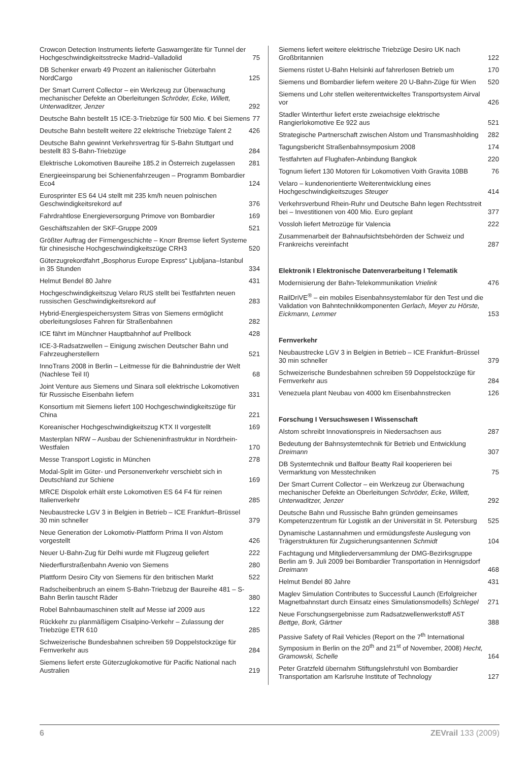Crowcon Detection Instruments lieferte Gaswarngeräte für Tunnel der Hochgeschwindigkeitsstrecke Madrid–Valladolid 75
DB Schenker erwarb 49 Prozent an italienischer Güterbahn NordCargo 125
Der Smart Current Collector – ein Werkzeug zur Überwachung mechanischer Defekte an Oberleitungen Schröder, Ecke, Willett, Unterwaditzer, Jenzer 292
Deutsche Bahn bestellt 15 ICE-3-Triebzüge für 500 Mio. € bei Siemens 77
Deutsche Bahn bestellt weitere 22 elektrische Triebzüge Talent 2 426
Deutsche Bahn gewinnt Verkehrsvertrag für S-Bahn Stuttgart und bestellt 83 S-Bahn-Triebzüge 284
Elektrische Lokomotiven Baureihe 185.2 in Österreich zugelassen 281
Energieeinsparung bei Schienenfahrzeugen – Programm Bombardier Eco4 124
Eurosprinter ES 64 U4 stellt mit 235 km/h neuen polnischen Geschwindigkeitsrekord auf 376
Fahrdrahtlose Energieversorgung Primove von Bombardier 169
Geschäftszahlen der SKF-Gruppe 2009 521
Größter Auftrag der Firmengeschichte – Knorr Bremse liefert Systeme für chinesische Hochgeschwindigkeitszüge CRH3 520
Güterzugrekordfahrt „Bosphorus Europe Express“ Ljubljana–Istanbul in 35 Stunden 334
Helmut Bendel 80 Jahre 431
Hochgeschwindigkeitszug Velaro RUS stellt bei Testfahrten neuen russischen Geschwindigkeitsrekord auf 283
Hybrid-Energiespeichersystem Sitras von Siemens ermöglicht oberleitungsloses Fahren für Straßenbahnen 282
ICE fährt im Münchner Hauptbahnhof auf Prellbock 428
ICE-3-Radsatzwellen – Einigung zwischen Deutscher Bahn und Fahrzeugherstellern 521
InnoTrans 2008 in Berlin – Leitmesse für die Bahnindustrie der Welt (Nachlese Teil II) 68
Joint Venture aus Siemens und Sinara soll elektrische Lokomotiven für Russische Eisenbahn liefern 331
Konsortium mit Siemens liefert 100 Hochgeschwindigkeitszüge für China 221
Koreanischer Hochgeschwindigkeitszug KTX II vorgestellt 169
Masterplan NRW – Ausbau der Schieneninfrastruktur in Nordrhein-Westfalen 170
Messe Transport Logistic in München 278
Modal-Split im Güter- und Personenverkehr verschiebt sich in Deutschland zur Schiene 169
MRCE Dispolok erhält erste Lokomotiven ES 64 F4 für reinen Italienverkehr 285
Neubaustrecke LGV 3 in Belgien in Betrieb – ICE Frankfurt–Brüssel 30 min schneller 379
Neue Generation der Lokomotiv-Plattform Prima II von Alstom vorgestellt 426
Neuer U-Bahn-Zug für Delhi wurde mit Flugzeug geliefert 222
Niederflurstraßenbahn Avenio von Siemens 280
Plattform Desiro City von Siemens für den britischen Markt 522
Radscheibenbruch an einem S-Bahn-Triebzug der Baureihe 481 – S-Bahn Berlin tauscht Räder 380
Robel Bahnbaumaschinen stellt auf Messe iaf 2009 aus 122
Rückkehr zu planmäßigem Cisalpino-Verkehr – Zulassung der Triebzüge ETR 610 285
Schweizerische Bundesbahnen schreiben 59 Doppelstockzüge für Fernverkehr aus 284
Siemens liefert erste Güterzuglokomotive für Pacific National nach Australien 219
Siemens liefert weitere elektrische Triebzüge Desiro UK nach Großbritannien 122
Siemens rüstet U-Bahn Helsinki auf fahrerlosen Betrieb um 170
Siemens und Bombardier liefern weitere 20 U-Bahn-Züge für Wien 520
Siemens und Lohr stellen weiterentwickeltes Transportsystem Airval vor 426
Stadler Winterthur liefert erste zweiachsige elektrische Rangierlokomotive Ee 922 aus 521
Strategische Partnerschaft zwischen Alstom und Transmashholding 282
Tagungsbericht Straßenbahnsymposium 2008 174
Testfahrten auf Flughafen-Anbindung Bangkok 220
Tognum liefert 130 Motoren für Lokomotiven Voith Gravita 10BB 76
Velaro – kundenorientierte Weiterentwicklung eines Hochgeschwindigkeitszuges Steuger 414
Verkehrsverbund Rhein-Ruhr und Deutsche Bahn legen Rechtsstreit bei – Investitionen von 400 Mio. Euro geplant 377
Vossloh liefert Metrozüge für Valencia 222
Zusammenarbeit der Bahnaufsichtsbehörden der Schweiz und Frankreichs vereinfacht 287
Elektronik I Elektronische Datenverarbeitung I Telematik
Modernisierung der Bahn-Telekommunikation Vrielink 476
RailDriVE<sup>®</sup> – ein mobiles Eisenbahnsystemlabor für den Test und die Validation von Bahntechnikkomponenten Gerlach, Meyer zu Hörste, Eickmann, Lemmer 153
Fernverkehr
Neubaustrecke LGV 3 in Belgien in Betrieb – ICE Frankfurt–Brüssel 30 min schneller 379
Schweizerische Bundesbahnen schreiben 59 Doppelstockzüge für Fernverkehr aus 284
Venezuela plant Neubau von 4000 km Eisenbahnstrecken 126
Forschung I Versuchswesen I Wissenschaft
Alstom schreibt Innovationspreis in Niedersachsen aus 287
Bedeutung der Bahnsystemtechnik für Betrieb und Entwicklung Dreimann 307
DB Systemtechnik und Balfour Beatty Rail kooperieren bei Vermarktung von Messtechniken 75
Der Smart Current Collector – ein Werkzeug zur Überwachung mechanischer Defekte an Oberleitungen Schröder, Ecke, Willett, Unterwaditzer, Jenzer 292
Deutsche Bahn und Russische Bahn gründen gemeinsames Kompetenzzentrum für Logistik an der Universität in St. Petersburg 525
Dynamische Lastannahmen und ermüdungsfeste Auslegung von Trägerstrukturen für Zugsicherungsantennen Schmidt 104
Fachtagung und Mitgliederversammlung der DMG-Bezirksgruppe Berlin am 9. Juli 2009 bei Bombardier Transportation in Hennigsdorf Dreimann 468
Helmut Bendel 80 Jahre 431
Maglev Simulation Contributes to Successful Launch (Erfolgreicher Magnetbahnstart durch Einsatz eines Simulationsmodells) Schlegel 271
Neue Forschungsergebnisse zum Radsatzwellenwerkstoff A5T Bettge, Bork, Gärtner 388
Passive Safety of Rail Vehicles (Report on the 7<sup>th</sup> International Symposium in Berlin on the 20<sup>th</sup> and 21<sup>st</sup> of November, 2008) Hecht, Gramowski, Schelle 164
Peter Gratzfeld übernahm Stiftungslehrstuhl von Bombardier Transportation am Karlsruhe Institute of Technology 127
6 ZEVrail 133 (2009)